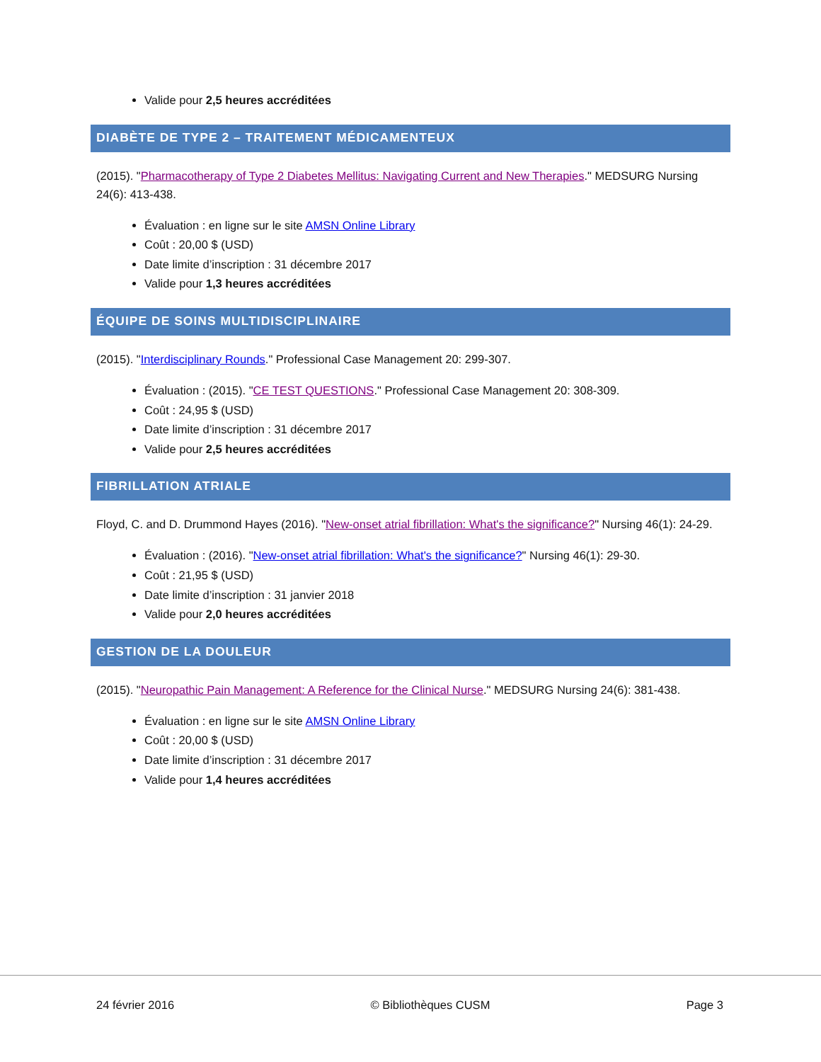Valide pour 2,5 heures accréditées
DIABÈTE DE TYPE 2 – TRAITEMENT MÉDICAMENTEUX
(2015). "Pharmacotherapy of Type 2 Diabetes Mellitus: Navigating Current and New Therapies." MEDSURG Nursing 24(6): 413-438.
Évaluation : en ligne sur le site AMSN Online Library
Coût : 20,00 $ (USD)
Date limite d’inscription : 31 décembre 2017
Valide pour 1,3 heures accréditées
ÉQUIPE DE SOINS MULTIDISCIPLINAIRE
(2015). "Interdisciplinary Rounds." Professional Case Management 20: 299-307.
Évaluation : (2015). "CE TEST QUESTIONS." Professional Case Management 20: 308-309.
Coût : 24,95 $ (USD)
Date limite d’inscription : 31 décembre 2017
Valide pour 2,5 heures accréditées
FIBRILLATION ATRIALE
Floyd, C. and D. Drummond Hayes (2016). "New-onset atrial fibrillation: What's the significance?" Nursing 46(1): 24-29.
Évaluation : (2016). "New-onset atrial fibrillation: What's the significance?" Nursing 46(1): 29-30.
Coût : 21,95 $ (USD)
Date limite d’inscription : 31 janvier 2018
Valide pour 2,0 heures accréditées
GESTION DE LA DOULEUR
(2015). "Neuropathic Pain Management: A Reference for the Clinical Nurse." MEDSURG Nursing 24(6): 381-438.
Évaluation : en ligne sur le site AMSN Online Library
Coût : 20,00 $ (USD)
Date limite d’inscription : 31 décembre 2017
Valide pour 1,4 heures accréditées
24 février 2016 © Bibliothèques CUSM Page 3